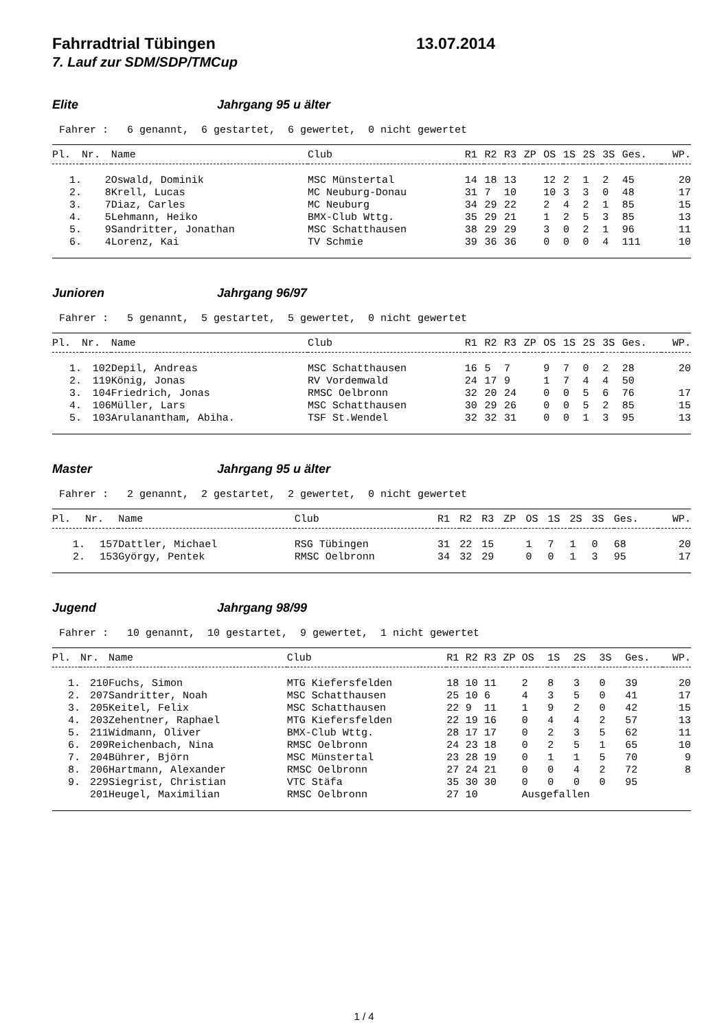Fahrradtrial Tübingen 13.07.2014
7. Lauf zur SDM/SDP/TMCup
Elite Jahrgang 95 u älter
Fahrer : 6 genannt, 6 gestartet, 6 gewertet, 0 nicht gewertet
| Pl. | Nr. | Name | Club | R1 | R2 | R3 | ZP | OS | 1S | 2S | 3S | Ges. | WP. |
| --- | --- | --- | --- | --- | --- | --- | --- | --- | --- | --- | --- | --- | --- |
| 1. | 2 | Oswald, Dominik | MSC Münstertal | 14 | 18 | 13 | | 12 | 2 | 1 | 2 | 45 | 20 |
| 2. | 8 | Krell, Lucas | MC Neuburg-Donau | 31 | 7 | 10 | | 10 | 3 | 3 | 0 | 48 | 17 |
| 3. | 7 | Diaz, Carles | MC Neuburg | 34 | 29 | 22 | | 2 | 4 | 2 | 1 | 85 | 15 |
| 4. | 5 | Lehmann, Heiko | BMX-Club Wttg. | 35 | 29 | 21 | | 1 | 2 | 5 | 3 | 85 | 13 |
| 5. | 9 | Sandritter, Jonathan | MSC Schatthausen | 38 | 29 | 29 | | 3 | 0 | 2 | 1 | 96 | 11 |
| 6. | 4 | Lorenz, Kai | TV Schmie | 39 | 36 | 36 | | 0 | 0 | 0 | 4 | 111 | 10 |
Junioren Jahrgang 96/97
Fahrer : 5 genannt, 5 gestartet, 5 gewertet, 0 nicht gewertet
| Pl. | Nr. | Name | Club | R1 | R2 | R3 | ZP | OS | 1S | 2S | 3S | Ges. | WP. |
| --- | --- | --- | --- | --- | --- | --- | --- | --- | --- | --- | --- | --- | --- |
| 1. | 102 | Depil, Andreas | MSC Schatthausen | 16 | 5 | 7 | | 9 | 7 | 0 | 2 | 28 | 20 |
| 2. | 119 | König, Jonas | RV Vordemwald | 24 | 17 | 9 | | 1 | 7 | 4 | 4 | 50 | |
| 3. | 104 | Friedrich, Jonas | RMSC Oelbronn | 32 | 20 | 24 | | 0 | 0 | 5 | 6 | 76 | 17 |
| 4. | 106 | Müller, Lars | MSC Schatthausen | 30 | 29 | 26 | | 0 | 0 | 5 | 2 | 85 | 15 |
| 5. | 103 | Arulanantham, Abiha. | TSF St.Wendel | 32 | 32 | 31 | | 0 | 0 | 1 | 3 | 95 | 13 |
Master Jahrgang 95 u älter
Fahrer : 2 genannt, 2 gestartet, 2 gewertet, 0 nicht gewertet
| Pl. | Nr. | Name | Club | R1 | R2 | R3 | ZP | OS | 1S | 2S | 3S | Ges. | WP. |
| --- | --- | --- | --- | --- | --- | --- | --- | --- | --- | --- | --- | --- | --- |
| 1. | 157 | Dattler, Michael | RSG Tübingen | 31 | 22 | 15 | | 1 | 7 | 1 | 0 | 68 | 20 |
| 2. | 153 | György, Pentek | RMSC Oelbronn | 34 | 32 | 29 | | 0 | 0 | 1 | 3 | 95 | 17 |
Jugend Jahrgang 98/99
Fahrer : 10 genannt, 10 gestartet, 9 gewertet, 1 nicht gewertet
| Pl. | Nr. | Name | Club | R1 | R2 | R3 | ZP | OS | 1S | 2S | 3S | Ges. | WP. |
| --- | --- | --- | --- | --- | --- | --- | --- | --- | --- | --- | --- | --- | --- |
| 1. | 210 | Fuchs, Simon | MTG Kiefersfelden | 18 | 10 | 11 | | 2 | 8 | 3 | 0 | 39 | 20 |
| 2. | 207 | Sandritter, Noah | MSC Schatthausen | 25 | 10 | 6 | | 4 | 3 | 5 | 0 | 41 | 17 |
| 3. | 205 | Keitel, Felix | MSC Schatthausen | 22 | 9 | 11 | | 1 | 9 | 2 | 0 | 42 | 15 |
| 4. | 203 | Zehentner, Raphael | MTG Kiefersfelden | 22 | 19 | 16 | | 0 | 4 | 4 | 2 | 57 | 13 |
| 5. | 211 | Widmann, Oliver | BMX-Club Wttg. | 28 | 17 | 17 | | 0 | 2 | 3 | 5 | 62 | 11 |
| 6. | 209 | Reichenbach, Nina | RMSC Oelbronn | 24 | 23 | 18 | | 0 | 2 | 5 | 1 | 65 | 10 |
| 7. | 204 | Bührer, Björn | MSC Münstertal | 23 | 28 | 19 | | 0 | 1 | 1 | 5 | 70 | 9 |
| 8. | 206 | Hartmann, Alexander | RMSC Oelbronn | 27 | 24 | 21 | | 0 | 0 | 4 | 2 | 72 | 8 |
| 9. | 229 | Siegrist, Christian | VTC Stäfa | 35 | 30 | 30 | | 0 | 0 | 0 | 0 | 95 | |
| | 201 | Heugel, Maximilian | RMSC Oelbronn | 27 | 10 | | | Ausgefallen | | | | | |
1 / 4